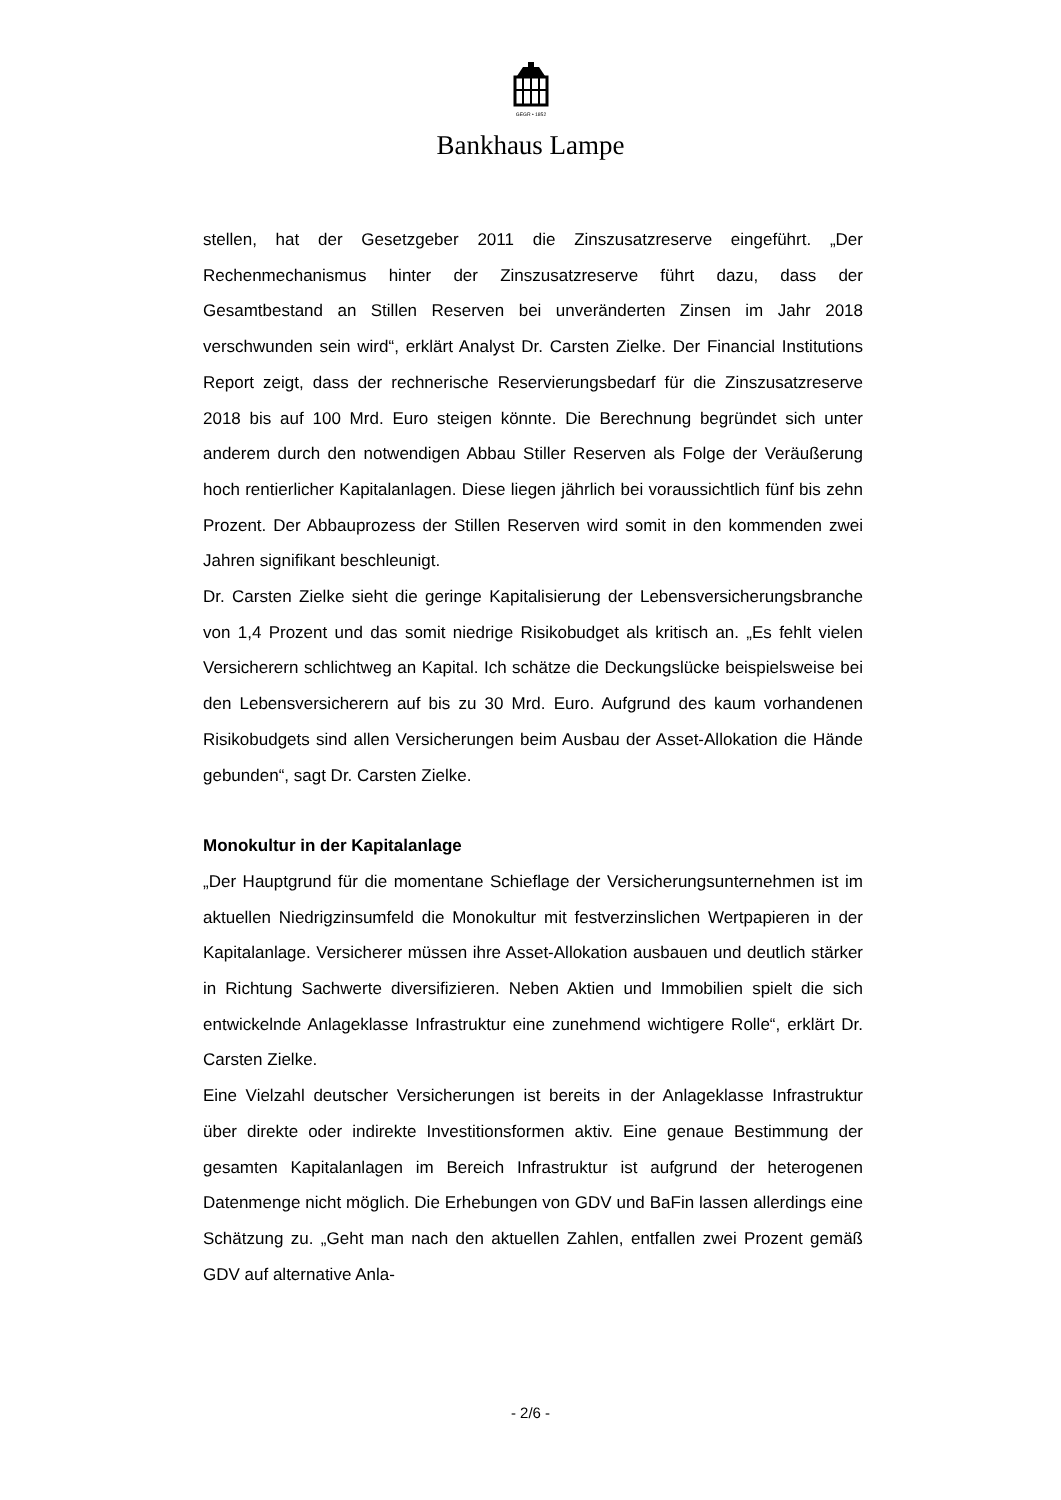GEGR • 1852
Bankhaus Lampe
stellen, hat der Gesetzgeber 2011 die Zinszusatzreserve eingeführt. „Der Rechenmechanismus hinter der Zinszusatzreserve führt dazu, dass der Gesamtbestand an Stillen Reserven bei unveränderten Zinsen im Jahr 2018 verschwunden sein wird“, erklärt Analyst Dr. Carsten Zielke. Der Financial Institutions Report zeigt, dass der rechnerische Reservierungsbedarf für die Zinszusatzreserve 2018 bis auf 100 Mrd. Euro steigen könnte. Die Berechnung begründet sich unter anderem durch den notwendigen Abbau Stiller Reserven als Folge der Veräußerung hoch rentierlicher Kapitalanlagen. Diese liegen jährlich bei voraussichtlich fünf bis zehn Prozent. Der Abbauprozess der Stillen Reserven wird somit in den kommenden zwei Jahren signifikant beschleunigt.
Dr. Carsten Zielke sieht die geringe Kapitalisierung der Lebensversicherungsbranche von 1,4 Prozent und das somit niedrige Risikobudget als kritisch an. „Es fehlt vielen Versicherern schlichtweg an Kapital. Ich schätze die Deckungslücke beispielsweise bei den Lebensversicherern auf bis zu 30 Mrd. Euro. Aufgrund des kaum vorhandenen Risikobudgets sind allen Versicherungen beim Ausbau der Asset-Allokation die Hände gebunden“, sagt Dr. Carsten Zielke.
Monokultur in der Kapitalanlage
„Der Hauptgrund für die momentane Schieflage der Versicherungsunternehmen ist im aktuellen Niedrigzinsumfeld die Monokultur mit festverzinslichen Wertpapieren in der Kapitalanlage. Versicherer müssen ihre Asset-Allokation ausbauen und deutlich stärker in Richtung Sachwerte diversifizieren. Neben Aktien und Immobilien spielt die sich entwickelnde Anlageklasse Infrastruktur eine zunehmend wichtigere Rolle“, erklärt Dr. Carsten Zielke.
Eine Vielzahl deutscher Versicherungen ist bereits in der Anlageklasse Infrastruktur über direkte oder indirekte Investitionsformen aktiv. Eine genaue Bestimmung der gesamten Kapitalanlagen im Bereich Infrastruktur ist aufgrund der heterogenen Datenmenge nicht möglich. Die Erhebungen von GDV und BaFin lassen allerdings eine Schätzung zu. „Geht man nach den aktuellen Zahlen, entfallen zwei Prozent gemäß GDV auf alternative Anla-
- 2/6 -